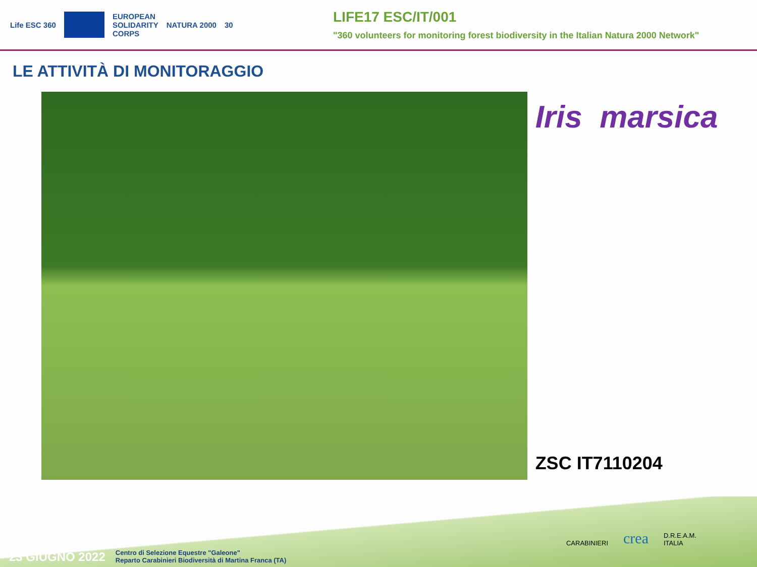Life ESC 360
EUROPEAN
SOLIDARITY
CORPS NATURA 2000 30
LIFE17 ESC/IT/001
"360 volunteers for monitoring forest biodiversity in the Italian Natura 2000 Network"
LE ATTIVITÀ DI MONITORAGGIO
Iris marsica
ZSC IT7110204
CARABINIERI crea D.R.E.A.M.
ITALIA
23 GIUGNO 2022 Centro di Selezione Equestre "Galeone"
Reparto Carabinieri Biodiversità di Martina Franca (TA)